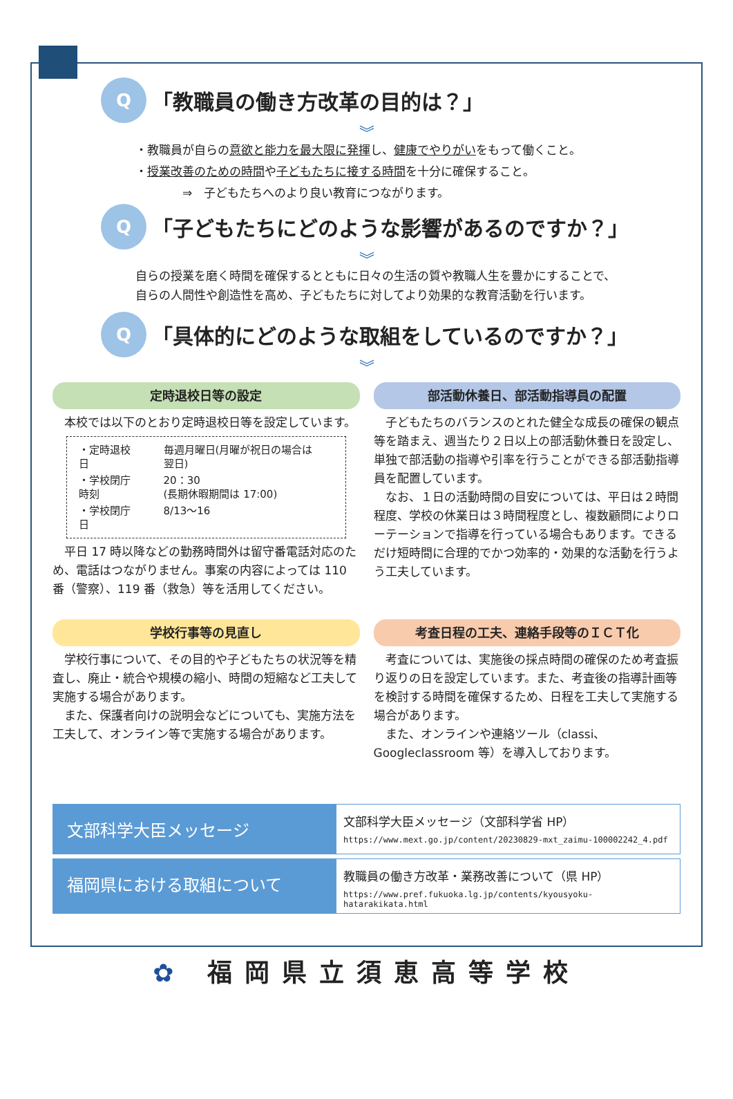Q
「教職員の働き方改革の目的は？」
︾
・教職員が自らの意欲と能力を最大限に発揮し、健康でやりがいをもって働くこと。
・授業改善のための時間や子どもたちに接する時間を十分に確保すること。
    ⇒　子どもたちへのより良い教育につながります。
Q
「子どもたちにどのような影響があるのですか？」
︾
自らの授業を磨く時間を確保するとともに日々の生活の質や教職人生を豊かにすることで、
自らの人間性や創造性を高め、子どもたちに対してより効果的な教育活動を行います。
Q
「具体的にどのような取組をしているのですか？」
︾
定時退校日等の設定
　本校では以下のとおり定時退校日等を設定しています。
| ・定時退校日 | 毎週月曜日(月曜が祝日の場合は翌日) |
| ・学校閉庁時刻 | 20：30 (長期休暇期間は 17:00) |
| ・学校閉庁日 | 8/13～16 |
　平日 17 時以降などの勤務時間外は留守番電話対応のため、電話はつながりません。事案の内容によっては 110 番（警察）、119 番（救急）等を活用してください。
部活動休養日、部活動指導員の配置
　子どもたちのバランスのとれた健全な成長の確保の観点等を踏まえ、週当たり２日以上の部活動休養日を設定し、単独で部活動の指導や引率を行うことができる部活動指導員を配置しています。
　なお、１日の活動時間の目安については、平日は２時間程度、学校の休業日は３時間程度とし、複数顧問によりローテーションで指導を行っている場合もあります。できるだけ短時間に合理的でかつ効率的・効果的な活動を行うよう工夫しています。
学校行事等の見直し
　学校行事について、その目的や子どもたちの状況等を精査し、廃止・統合や規模の縮小、時間の短縮など工夫して実施する場合があります。
　また、保護者向けの説明会などについても、実施方法を工夫して、オンライン等で実施する場合があります。
考査日程の工夫、連絡手段等のＩＣＴ化
　考査については、実施後の採点時間の確保のため考査振り返りの日を設定しています。また、考査後の指導計画等を検討する時間を確保するため、日程を工夫して実施する場合があります。
　また、オンラインや連絡ツール（classi、Googleclassroom 等）を導入しております。
文部科学大臣メッセージ
文部科学大臣メッセージ（文部科学省 HP）
https://www.mext.go.jp/content/20230829-mxt_zaimu-100002242_4.pdf
福岡県における取組について
教職員の働き方改革・業務改善について（県 HP）
https://www.pref.fukuoka.lg.jp/contents/kyousyoku-hatarakikata.html
✿ 福岡県立須恵高等学校